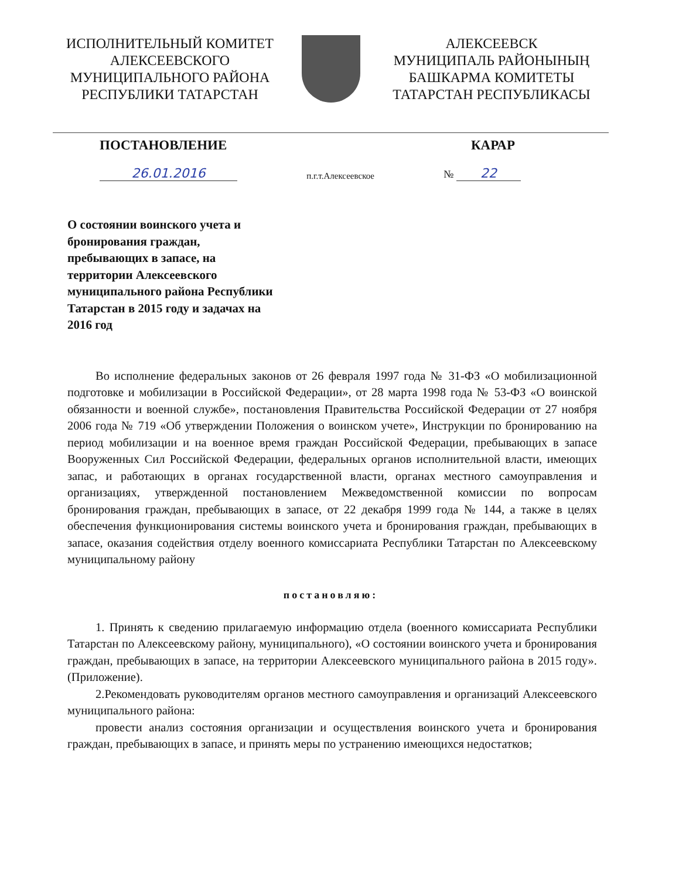ИСПОЛНИТЕЛЬНЫЙ КОМИТЕТ
АЛЕКСЕЕВСКОГО
МУНИЦИПАЛЬНОГО РАЙОНА
РЕСПУБЛИКИ ТАТАРСТАН
АЛЕКСЕЕВСК
МУНИЦИПАЛЬ РАЙОНЫНЫҢ
БАШКАРМА КОМИТЕТЫ
ТАТАРСТАН РЕСПУБЛИКАСЫ
ПОСТАНОВЛЕНИЕ КАРАР
26.01.2016 п.г.т.Алексеевское № 22
О состоянии воинского учета и бронирования граждан, пребывающих в запасе, на территории Алексеевского муниципального района Республики Татарстан в 2015 году и задачах на 2016 год
Во исполнение федеральных законов от 26 февраля 1997 года № 31-ФЗ «О мобилизационной подготовке и мобилизации в Российской Федерации», от 28 марта 1998 года № 53-ФЗ «О воинской обязанности и военной службе», постановления Правительства Российской Федерации от 27 ноября 2006 года № 719 «Об утверждении Положения о воинском учете», Инструкции по бронированию на период мобилизации и на военное время граждан Российской Федерации, пребывающих в запасе Вооруженных Сил Российской Федерации, федеральных органов исполнительной власти, имеющих запас, и работающих в органах государственной власти, органах местного самоуправления и организациях, утвержденной постановлением Межведомственной комиссии по вопросам бронирования граждан, пребывающих в запасе, от 22 декабря 1999 года № 144, а также в целях обеспечения функционирования системы воинского учета и бронирования граждан, пребывающих в запасе, оказания содействия отделу военного комиссариата Республики Татарстан по Алексеевскому муниципальному району
постановляю:
1. Принять к сведению прилагаемую информацию отдела (военного комиссариата Республики Татарстан по Алексеевскому району, муниципального), «О состоянии воинского учета и бронирования граждан, пребывающих в запасе, на территории Алексеевского муниципального района в 2015 году». (Приложение).
2.Рекомендовать руководителям органов местного самоуправления и организаций Алексеевского муниципального района:
провести анализ состояния организации и осуществления воинского учета и бронирования граждан, пребывающих в запасе, и принять меры по устранению имеющихся недостатков;